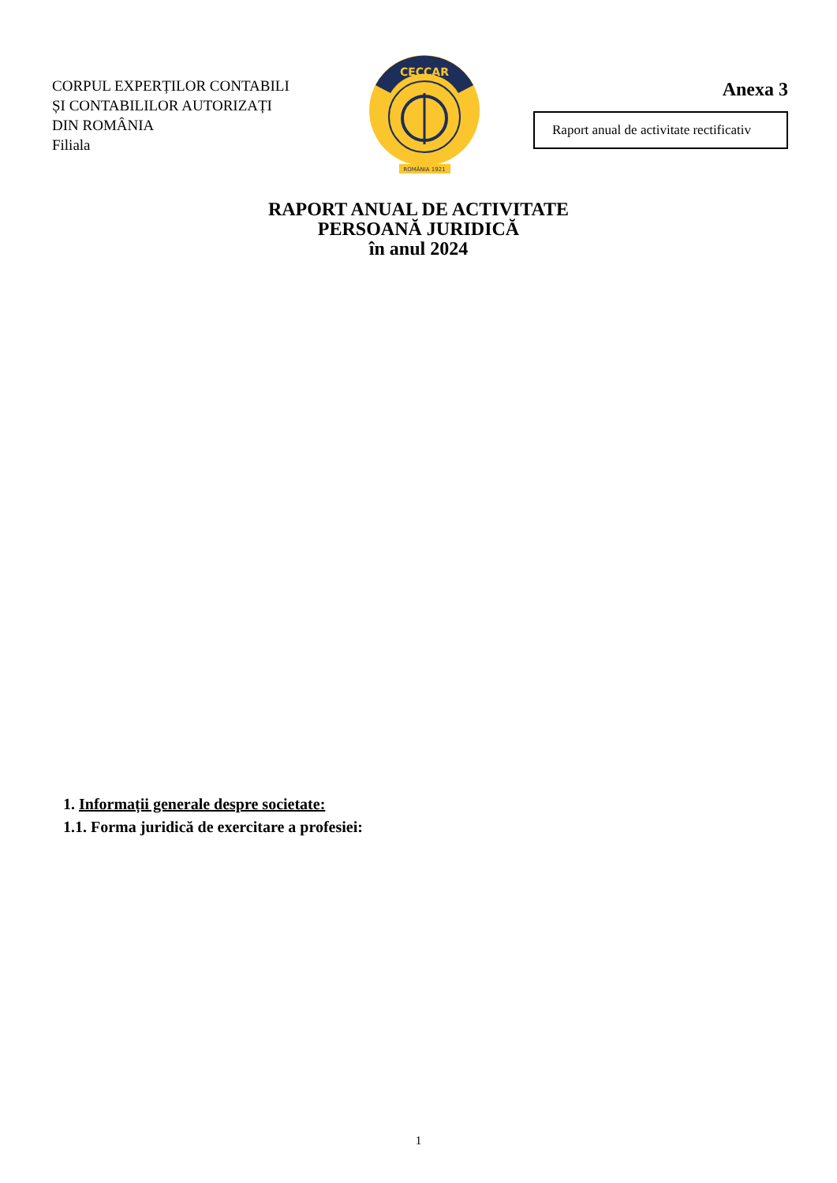CORPUL EXPERȚILOR CONTABILI
ȘI CONTABILILOR AUTORIZAȚI
DIN ROMÂNIA
Filiala
CECCAR
ROMÂNIA 1921
Anexa 3
Raport anual de activitate rectificativ
RAPORT ANUAL DE ACTIVITATE
PERSOANĂ JURIDICĂ
în anul 2024
1. Informații generale despre societate:
1.1. Forma juridică de exercitare a profesiei:
1